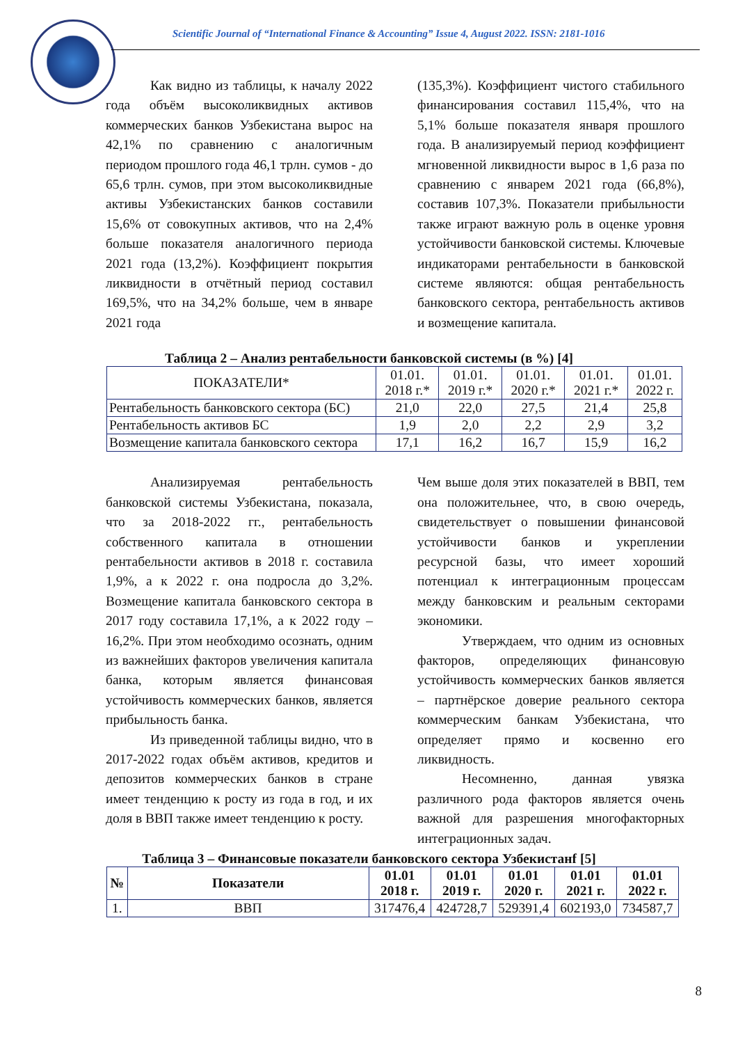Scientific Journal of “International Finance & Accounting” Issue 4, August 2022. ISSN: 2181-1016
Как видно из таблицы, к началу 2022 года объём высоколиквидных активов коммерческих банков Узбекистана вырос на 42,1% по сравнению с аналогичным периодом прошлого года 46,1 трлн. сумов - до 65,6 трлн. сумов, при этом высоколиквидные активы Узбекистанских банков составили 15,6% от совокупных активов, что на 2,4% больше показателя аналогичного периода 2021 года (13,2%). Коэффициент покрытия ликвидности в отчётный период составил 169,5%, что на 34,2% больше, чем в январе 2021 года
(135,3%). Коэффициент чистого стабильного финансирования составил 115,4%, что на 5,1% больше показателя января прошлого года. В анализируемый период коэффициент мгновенной ликвидности вырос в 1,6 раза по сравнению с январем 2021 года (66,8%), составив 107,3%. Показатели прибыльности также играют важную роль в оценке уровня устойчивости банковской системы. Ключевые индикаторами рентабельности в банковской системе являются: общая рентабельность банковского сектора, рентабельность активов и возмещение капитала.
Таблица 2 – Анализ рентабельности банковской системы (в %) [4]
| ПОКАЗАТЕЛИ* | 01.01. 2018 г.* | 01.01. 2019 г.* | 01.01. 2020 г.* | 01.01. 2021 г.* | 01.01. 2022 г. |
| Рентабельность банковского сектора (БС) | 21,0 | 22,0 | 27,5 | 21,4 | 25,8 |
| Рентабельность активов БС | 1,9 | 2,0 | 2,2 | 2,9 | 3,2 |
| Возмещение капитала банковского сектора | 17,1 | 16,2 | 16,7 | 15,9 | 16,2 |
Анализируемая рентабельность банковской системы Узбекистана, показала, что за 2018-2022 гг., рентабельность собственного капитала в отношении рентабельности активов в 2018 г. составила 1,9%, а к 2022 г. она подросла до 3,2%. Возмещение капитала банковского сектора в 2017 году составила 17,1%, а к 2022 году – 16,2%. При этом необходимо осознать, одним из важнейших факторов увеличения капитала банка, которым является финансовая устойчивость коммерческих банков, является прибыльность банка.
Из приведенной таблицы видно, что в 2017-2022 годах объём активов, кредитов и депозитов коммерческих банков в стране имеет тенденцию к росту из года в год, и их доля в ВВП также имеет тенденцию к росту.
Чем выше доля этих показателей в ВВП, тем она положительнее, что, в свою очередь, свидетельствует о повышении финансовой устойчивости банков и укреплении ресурсной базы, что имеет хороший потенциал к интеграционным процессам между банковским и реальным секторами экономики.
Утверждаем, что одним из основных факторов, определяющих финансовую устойчивость коммерческих банков является – партнёрское доверие реального сектора коммерческим банкам Узбекистана, что определяет прямо и косвенно его ликвидность.
Несомненно, данная увязка различного рода факторов является очень важной для разрешения многофакторных интеграционных задач.
Таблица 3 – Финансовые показатели банковского сектора Узбекистанf [5]
| № | Показатели | 01.01 2018 г. | 01.01 2019 г. | 01.01 2020 г. | 01.01 2021 г. | 01.01 2022 г. |
| --- | --- | --- | --- | --- | --- | --- |
| 1. | ВВП | 317476,4 | 424728,7 | 529391,4 | 602193,0 | 734587,7 |
8